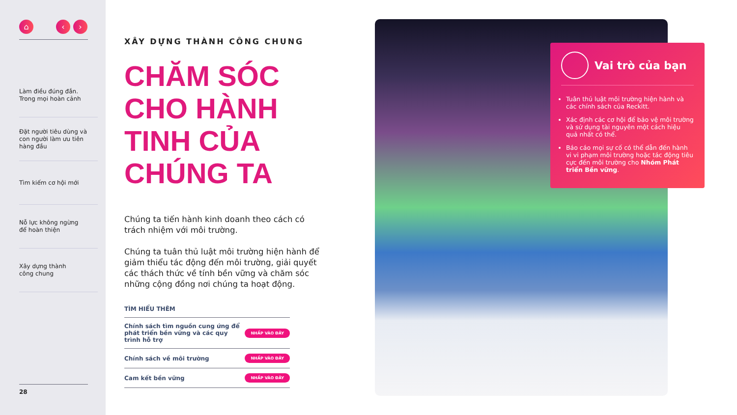⌂ ‹ ›
Làm điều đúng đắn.
Trong mọi hoàn cảnh
Đặt người tiêu dùng và con người làm ưu tiên hàng đầu
Tìm kiếm cơ hội mới
Nỗ lực không ngừng
để hoàn thiện
Xây dựng thành
công chung
28
XÂY DỰNG THÀNH CÔNG CHUNG
CHĂM SÓC CHO HÀNH TINH CỦA CHÚNG TA
Chúng ta tiến hành kinh doanh theo cách có trách nhiệm với môi trường.
Chúng ta tuân thủ luật môi trường hiện hành để giảm thiểu tác động đến môi trường, giải quyết các thách thức về tính bền vững và chăm sóc những cộng đồng nơi chúng ta hoạt động.
TÌM HIỂU THÊM
Chính sách tìm nguồn cung ứng để phát triển bền vững và các quy trình hỗ trợ NHẤP VÀO ĐÂY
Chính sách về môi trường NHẤP VÀO ĐÂY
Cam kết bền vững NHẤP VÀO ĐÂY
Vai trò của bạn
Tuân thủ luật môi trường hiện hành và các chính sách của Reckitt.
Xác định các cơ hội để bảo vệ môi trường và sử dụng tài nguyên một cách hiệu quả nhất có thể.
Báo cáo mọi sự cố có thể dẫn đến hành vi vi phạm môi trường hoặc tác động tiêu cực đến môi trường cho Nhóm Phát triển Bền vững.